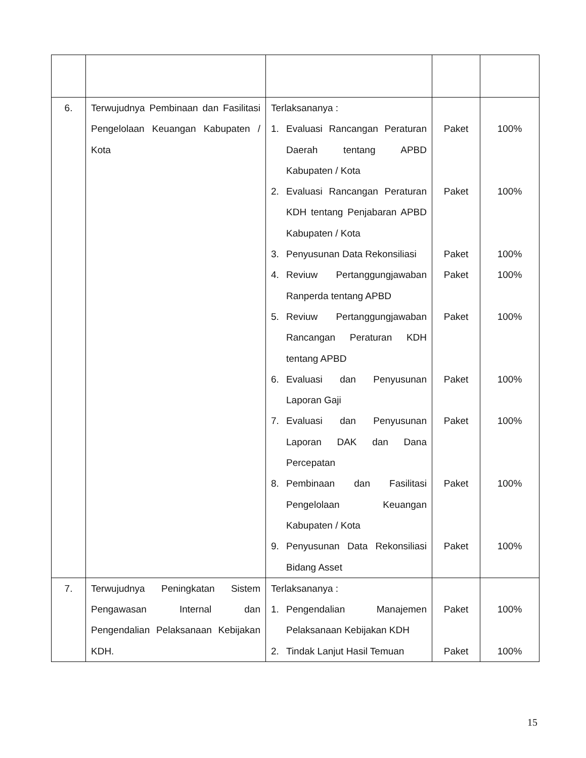| 6. | Terwujudnya Pembinaan dan Fasilitasi Pengelolaan Keuangan Kabupaten / Kota | Terlaksananya : 1. Evaluasi Rancangan Peraturan Daerah tentang APBD Kabupaten / Kota 2. Evaluasi Rancangan Peraturan KDH tentang Penjabaran APBD Kabupaten / Kota 3. Penyusunan Data Rekonsiliasi 4. Reviuw Pertanggungjawaban Ranperda tentang APBD 5. Reviuw Pertanggungjawaban Rancangan Peraturan KDH tentang APBD 6. Evaluasi dan Penyusunan Laporan Gaji 7. Evaluasi dan Penyusunan Laporan DAK dan Dana Percepatan 8. Pembinaan dan Fasilitasi Pengelolaan Keuangan Kabupaten / Kota 9. Penyusunan Data Rekonsiliasi Bidang Asset | Paket Paket Paket Paket Paket Paket Paket Paket Paket | 100% 100% 100% 100% 100% 100% 100% 100% 100% |
| 7. | Terwujudnya Peningkatan Sistem Pengawasan Internal dan Pengendalian Pelaksanaan Kebijakan KDH. | Terlaksananya : 1. Pengendalian Manajemen Pelaksanaan Kebijakan KDH 2. Tindak Lanjut Hasil Temuan | Paket Paket | 100% 100% |
15